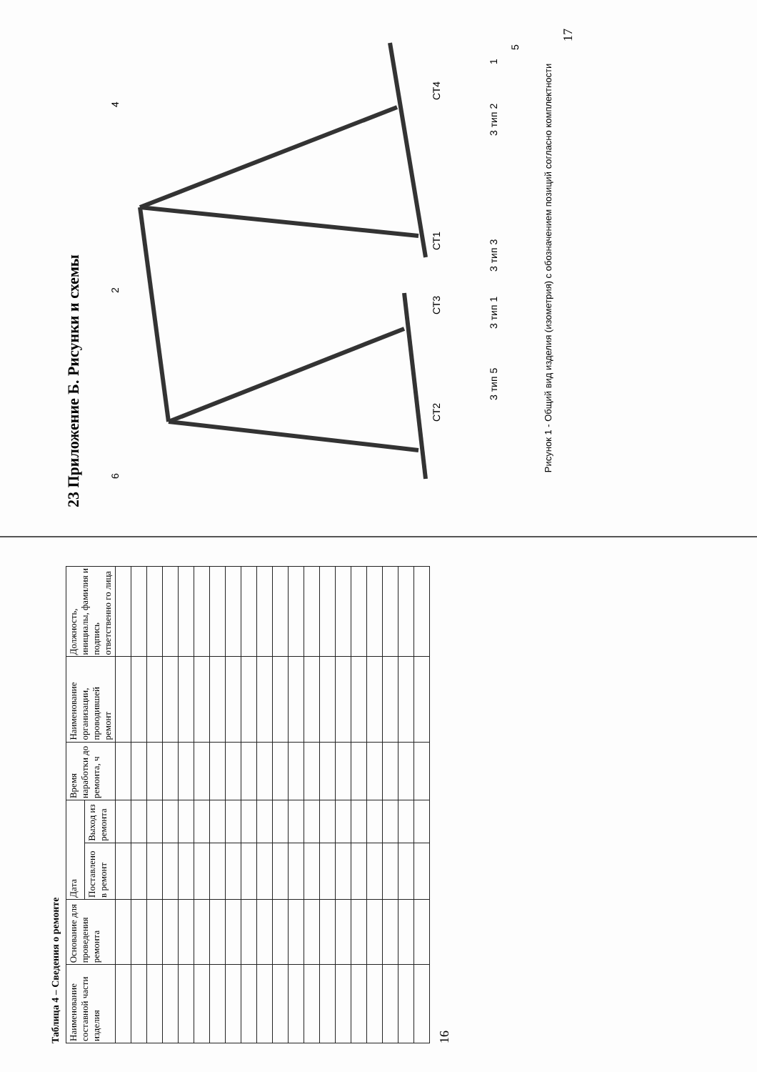Таблица 4 – Сведения о ремонте
| Наименование составной части изделия | Основание для проведения ремонта | Дата | | Время наработки до ремонта, ч | Наименование организации, проводившей ремонт | Должность, инициалы, фамилия и подпись ответственно го лица |
| --- | --- | --- | --- | --- | --- | --- |
| | | Поставлено в ремонт | Выход из ремонта | | | |
16
23 Приложение Б. Рисунки и схемы
6
2
4
СТ2
СТ3
СТ1
СТ4
3 тип 5
3 тип 1
3 тип 3
3 тип 2
1
5
Рисунок 1 - Общий вид изделия (изометрия) с обозначением позиций согласно комплектности
17